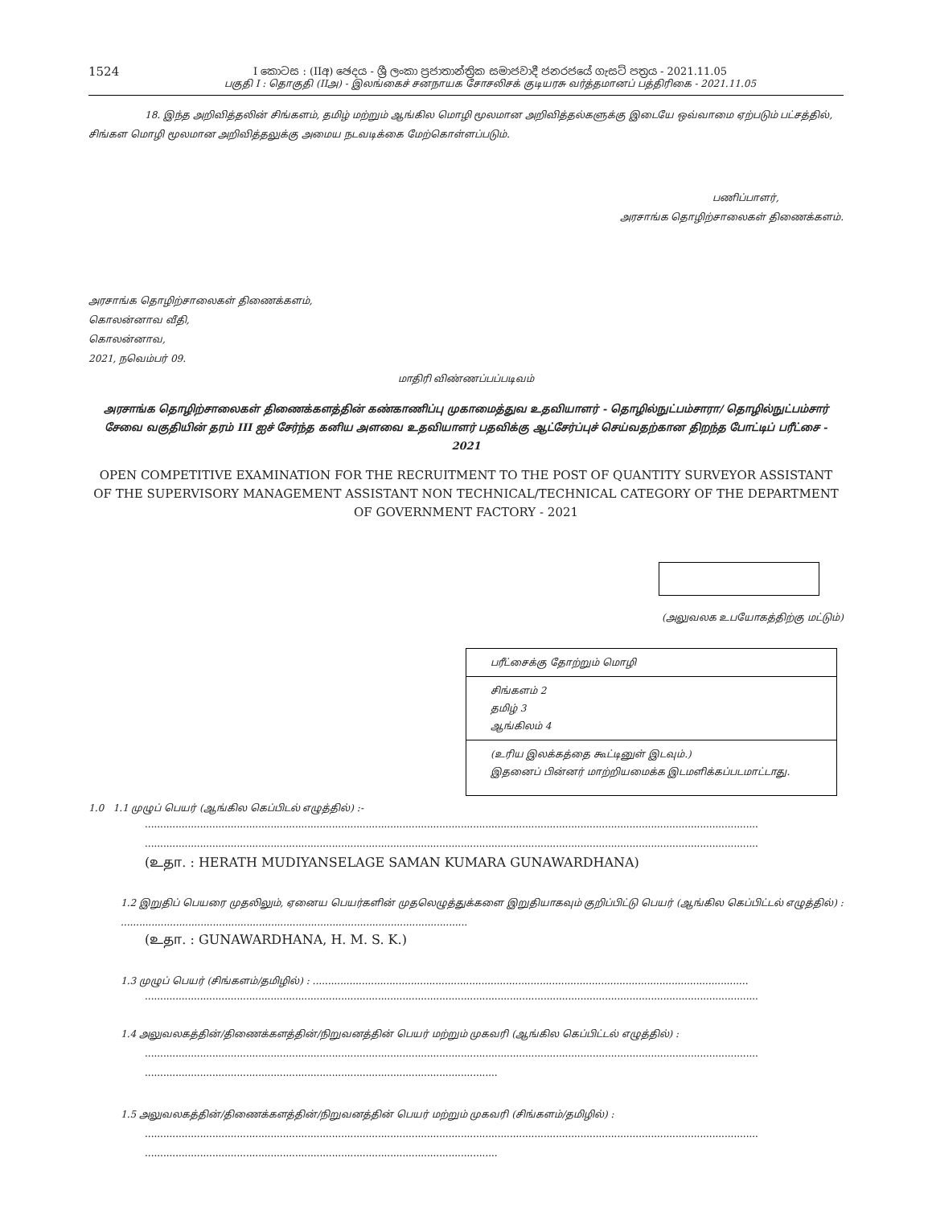1524
I කොටස : (IIඅ) ඡෙදය - ශ්‍රී ලංකා ප්‍රජාතාන්ත්‍රික සමාජවාදී ජනරජයේ ගැසට් පත්‍රය - 2021.11.05
பகுதி I : தொகுதி (IIஅ) - இலங்கைச் சனநாயக சோசலிசக் குடியரசு வர்த்தமானப் பத்திரிகை - 2021.11.05
18. இந்த அறிவித்தலின் சிங்களம், தமிழ் மற்றும் ஆங்கில மொழி மூலமான அறிவித்தல்களுக்கு இடையே ஒவ்வாமை ஏற்படும் பட்சத்தில், சிங்கள மொழி மூலமான அறிவித்தலுக்கு அமைய நடவடிக்கை மேற்கொள்ளப்படும்.
பணிப்பாளர்,
அரசாங்க தொழிற்சாலைகள் திணைக்களம்.
அரசாங்க தொழிற்சாலைகள் திணைக்களம்,
கொலன்னாவ வீதி,
கொலன்னாவ,
2021, நவெம்பர் 09.
மாதிரி விண்ணப்பப்படிவம்
அரசாங்க தொழிற்சாலைகள் திணைக்களத்தின் கண்காணிப்பு முகாமைத்துவ உதவியாளர் - தொழில்நுட்பம்சாரா/ தொழில்நுட்பம்சார் சேவை வகுதியின் தரம் III ஐச் சேர்ந்த கனிய அளவை உதவியாளர் பதவிக்கு ஆட்சேர்ப்புச் செய்வதற்கான திறந்த போட்டிப் பரீட்சை - 2021
OPEN COMPETITIVE EXAMINATION FOR THE RECRUITMENT TO THE POST OF QUANTITY SURVEYOR ASSISTANT OF THE SUPERVISORY MANAGEMENT ASSISTANT NON TECHNICAL/TECHNICAL CATEGORY OF THE DEPARTMENT OF GOVERNMENT FACTORY - 2021
(அலுவலக உபயோகத்திற்கு மட்டும்)
பரீட்சைக்கு தோற்றும் மொழி
சிங்களம் 2
தமிழ் 3
ஆங்கிலம் 4
(உரிய இலக்கத்தை கூட்டினுள் இடவும்.)
இதனைப் பின்னர் மாற்றியமைக்க இடமளிக்கப்படமாட்டாது.
1.0 1.1 முழுப் பெயர் (ஆங்கில கெப்பிடல் எழுத்தில்) :-
........................................................................................................................................................................................................
........................................................................................................................................................................................................
(உதா. : HERATH MUDIYANSELAGE SAMAN KUMARA GUNAWARDHANA)
1.2 இறுதிப் பெயரை முதலிலும், ஏனைய பெயர்களின் முதலெழுத்துக்களை இறுதியாகவும் குறிப்பிட்டு பெயர் (ஆங்கில கெப்பிட்டல் எழுத்தில்) : .................................................................................................................
(உதா. : GUNAWARDHANA, H. M. S. K.)
1.3 முழுப் பெயர் (சிங்களம்/தமிழில்) : ..............................................................................................................................................
........................................................................................................................................................................................................
1.4 அலுவலகத்தின்/திணைக்களத்தின்/நிறுவனத்தின் பெயர் மற்றும் முகவரி (ஆங்கில கெப்பிட்டல் எழுத்தில்) :
........................................................................................................................................................................................................
...................................................................................................................
1.5 அலுவலகத்தின்/திணைக்களத்தின்/நிறுவனத்தின் பெயர் மற்றும் முகவரி (சிங்களம்/தமிழில்) :
........................................................................................................................................................................................................
...................................................................................................................